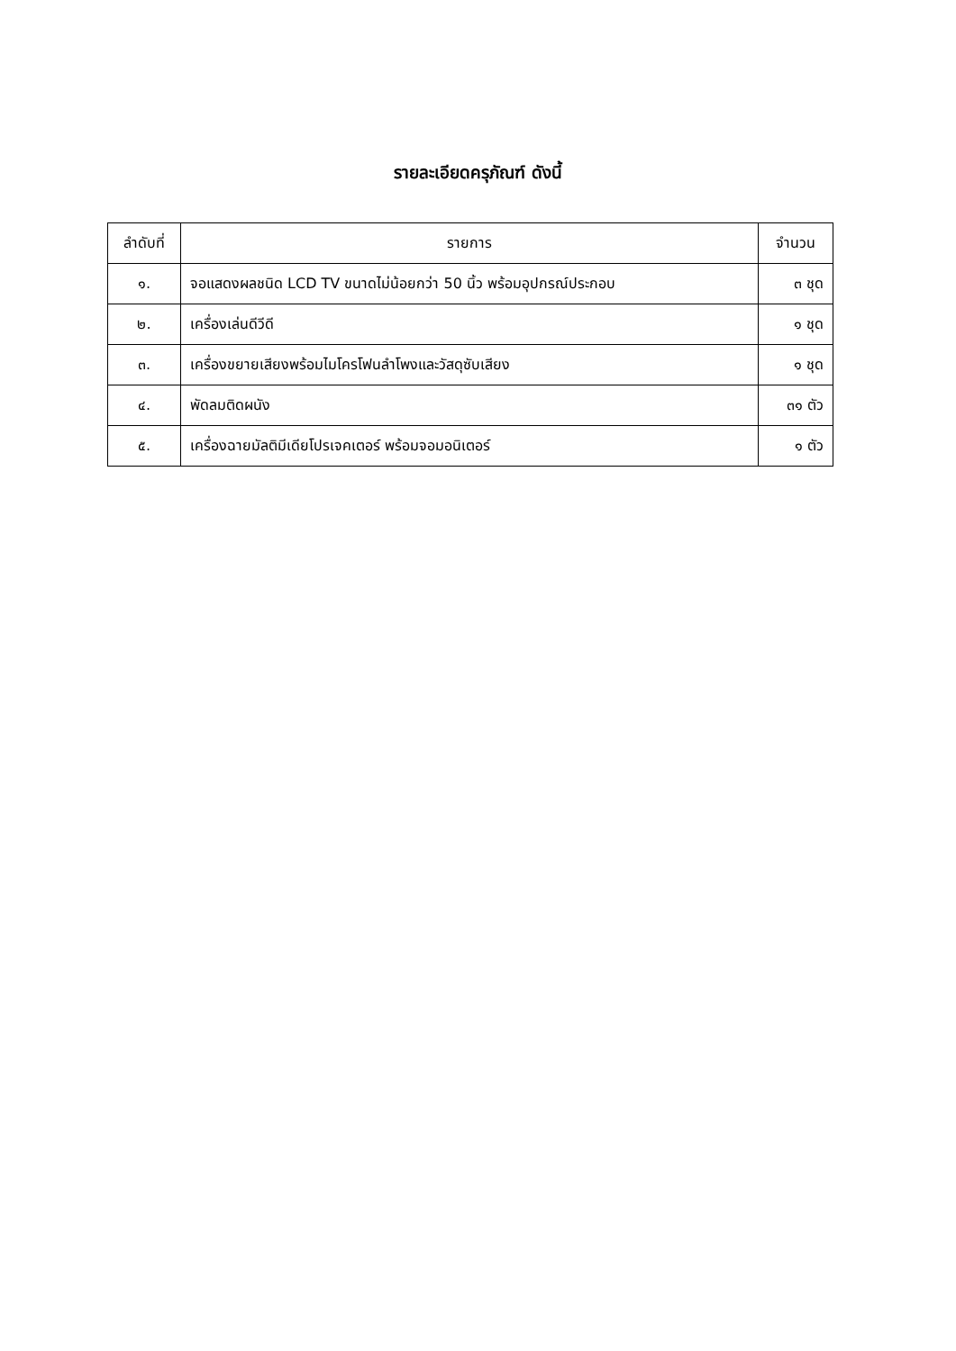รายละเอียดครุภัณฑ์ ดังนี้
| ลำดับที่ | รายการ | จำนวน |
| --- | --- | --- |
| ๑. | จอแสดงผลชนิด LCD TV ขนาดไม่น้อยกว่า 50 นิ้ว พร้อมอุปกรณ์ประกอบ | ๓ ชุด |
| ๒. | เครื่องเล่นดีวีดี | ๑ ชุด |
| ๓. | เครื่องขยายเสียงพร้อมไมโครโฟนลำโพงและวัสดุซับเสียง | ๑ ชุด |
| ๔. | พัดลมติดผนัง | ๓๑ ตัว |
| ๕. | เครื่องฉายมัลติมีเดียโปรเจคเตอร์ พร้อมจอมอนิเตอร์ | ๑ ตัว |